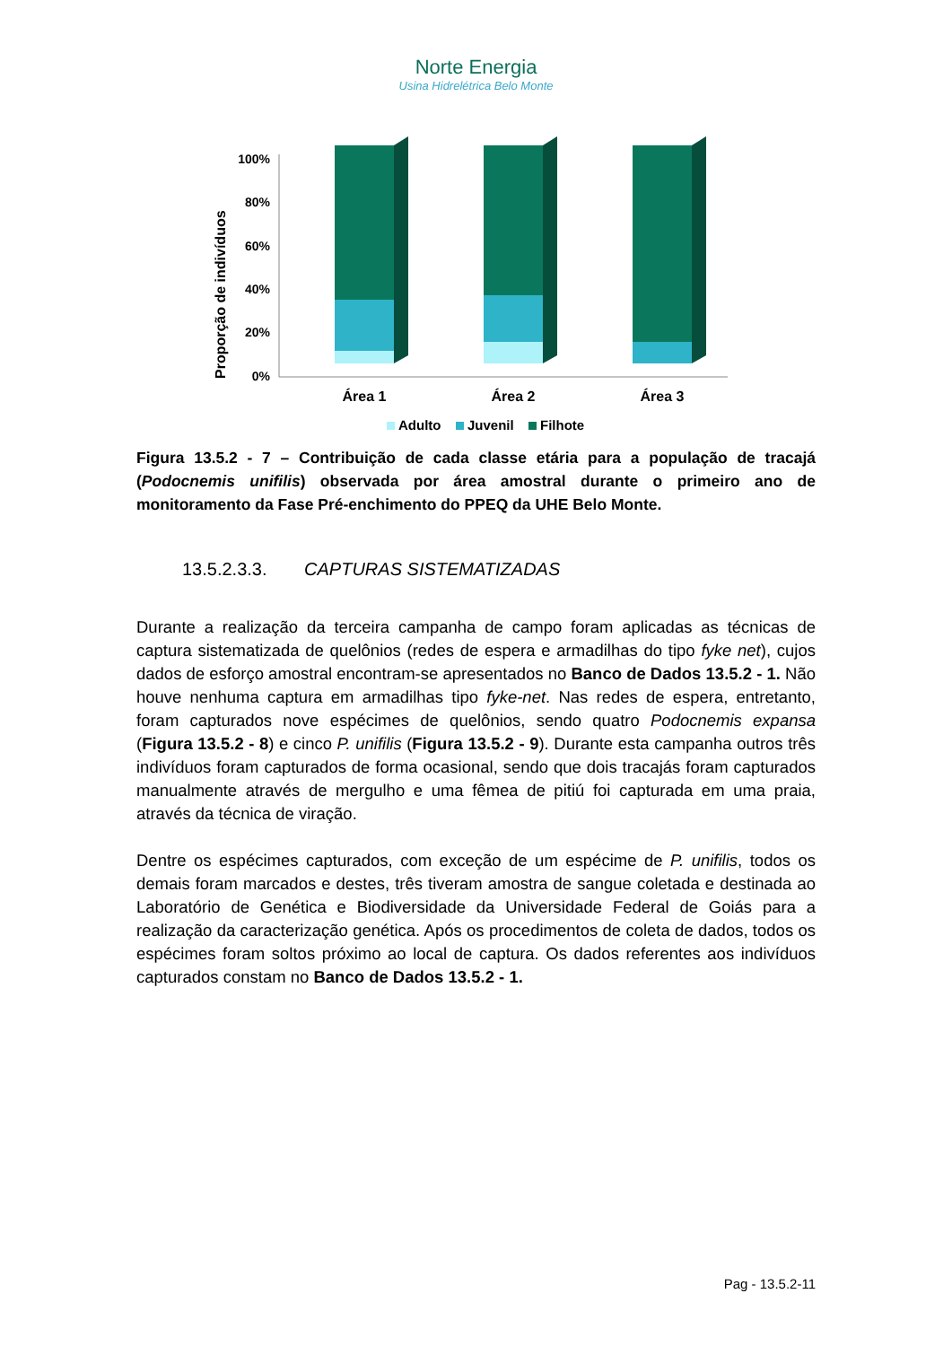Norte Energia
Usina Hidrelétrica Belo Monte
Proporção de indivíduos
100%
80%
60%
40%
20%
0%
Área 1
Área 2
Área 3
Adulto
Juvenil
Filhote
Figura 13.5.2 - 7 – Contribuição de cada classe etária para a população de tracajá (Podocnemis unifilis) observada por área amostral durante o primeiro ano de monitoramento da Fase Pré-enchimento do PPEQ da UHE Belo Monte.
13.5.2.3.3. CAPTURAS SISTEMATIZADAS
Durante a realização da terceira campanha de campo foram aplicadas as técnicas de captura sistematizada de quelônios (redes de espera e armadilhas do tipo fyke net), cujos dados de esforço amostral encontram-se apresentados no Banco de Dados 13.5.2 - 1. Não houve nenhuma captura em armadilhas tipo fyke-net. Nas redes de espera, entretanto, foram capturados nove espécimes de quelônios, sendo quatro Podocnemis expansa (Figura 13.5.2 - 8) e cinco P. unifilis (Figura 13.5.2 - 9). Durante esta campanha outros três indivíduos foram capturados de forma ocasional, sendo que dois tracajás foram capturados manualmente através de mergulho e uma fêmea de pitiú foi capturada em uma praia, através da técnica de viração.
Dentre os espécimes capturados, com exceção de um espécime de P. unifilis, todos os demais foram marcados e destes, três tiveram amostra de sangue coletada e destinada ao Laboratório de Genética e Biodiversidade da Universidade Federal de Goiás para a realização da caracterização genética. Após os procedimentos de coleta de dados, todos os espécimes foram soltos próximo ao local de captura. Os dados referentes aos indivíduos capturados constam no Banco de Dados 13.5.2 - 1.
Pag - 13.5.2-11